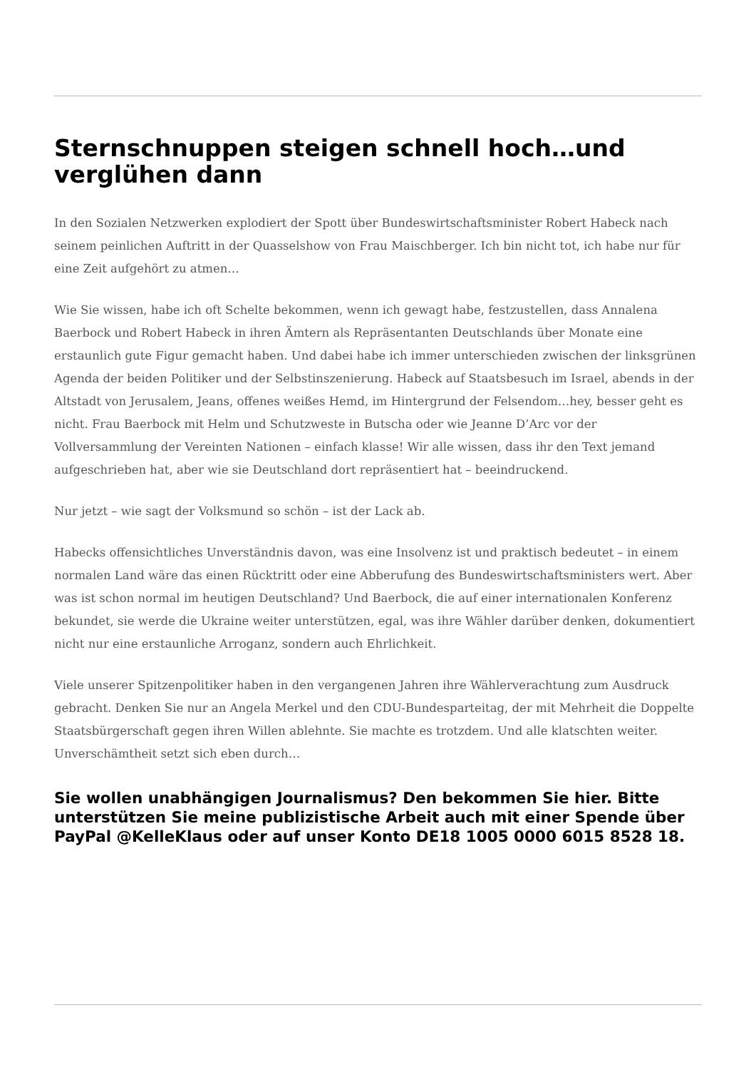Sternschnuppen steigen schnell hoch…und verglühen dann
In den Sozialen Netzwerken explodiert der Spott über Bundeswirtschaftsminister Robert Habeck nach seinem peinlichen Auftritt in der Quasselshow von Frau Maischberger. Ich bin nicht tot, ich habe nur für eine Zeit aufgehört zu atmen…
Wie Sie wissen, habe ich oft Schelte bekommen, wenn ich gewagt habe, festzustellen, dass Annalena Baerbock und Robert Habeck in ihren Ämtern als Repräsentanten Deutschlands über Monate eine erstaunlich gute Figur gemacht haben. Und dabei habe ich immer unterschieden zwischen der linksgrünen Agenda der beiden Politiker und der Selbstinszenierung. Habeck auf Staatsbesuch im Israel, abends in der Altstadt von Jerusalem, Jeans, offenes weißes Hemd, im Hintergrund der Felsendom…hey, besser geht es nicht. Frau Baerbock mit Helm und Schutzweste in Butscha oder wie Jeanne D’Arc vor der Vollversammlung der Vereinten Nationen – einfach klasse! Wir alle wissen, dass ihr den Text jemand aufgeschrieben hat, aber wie sie Deutschland dort repräsentiert hat – beeindruckend.
Nur jetzt – wie sagt der Volksmund so schön – ist der Lack ab.
Habecks offensichtliches Unverständnis davon, was eine Insolvenz ist und praktisch bedeutet – in einem normalen Land wäre das einen Rücktritt oder eine Abberufung des Bundeswirtschaftsministers wert. Aber was ist schon normal im heutigen Deutschland? Und Baerbock, die auf einer internationalen Konferenz bekundet, sie werde die Ukraine weiter unterstützen, egal, was ihre Wähler darüber denken, dokumentiert nicht nur eine erstaunliche Arroganz, sondern auch Ehrlichkeit.
Viele unserer Spitzenpolitiker haben in den vergangenen Jahren ihre Wählerverachtung zum Ausdruck gebracht. Denken Sie nur an Angela Merkel und den CDU-Bundesparteitag, der mit Mehrheit die Doppelte Staatsbürgerschaft gegen ihren Willen ablehnte. Sie machte es trotzdem. Und alle klatschten weiter. Unverschämtheit setzt sich eben durch…
Sie wollen unabhängigen Journalismus? Den bekommen Sie hier. Bitte unterstützen Sie meine publizistische Arbeit auch mit einer Spende über PayPal @KelleKlaus oder auf unser Konto DE18 1005 0000 6015 8528 18.